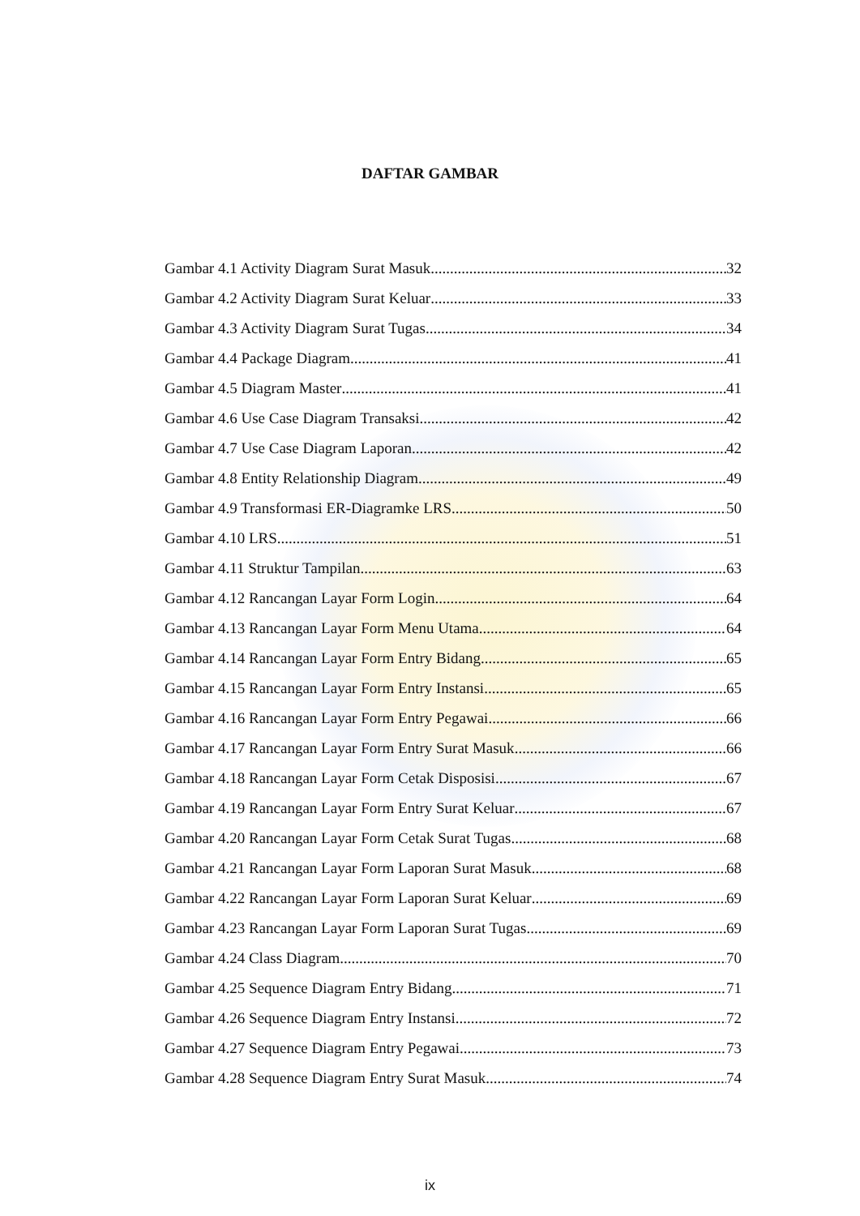DAFTAR GAMBAR
Gambar 4.1 Activity Diagram Surat Masuk 32
Gambar 4.2 Activity Diagram Surat Keluar 33
Gambar 4.3 Activity Diagram Surat Tugas 34
Gambar 4.4 Package Diagram 41
Gambar 4.5 Diagram Master 41
Gambar 4.6 Use Case Diagram Transaksi 42
Gambar 4.7 Use Case Diagram Laporan 42
Gambar 4.8 Entity Relationship Diagram 49
Gambar 4.9 Transformasi ER-Diagramke LRS 50
Gambar 4.10 LRS 51
Gambar 4.11 Struktur Tampilan 63
Gambar 4.12 Rancangan Layar Form Login 64
Gambar 4.13 Rancangan Layar Form Menu Utama 64
Gambar 4.14 Rancangan Layar Form Entry Bidang 65
Gambar 4.15 Rancangan Layar Form Entry Instansi 65
Gambar 4.16 Rancangan Layar Form Entry Pegawai 66
Gambar 4.17 Rancangan Layar Form Entry Surat Masuk 66
Gambar 4.18 Rancangan Layar Form Cetak Disposisi 67
Gambar 4.19 Rancangan Layar Form Entry Surat Keluar 67
Gambar 4.20 Rancangan Layar Form Cetak Surat Tugas 68
Gambar 4.21 Rancangan Layar Form Laporan Surat Masuk 68
Gambar 4.22 Rancangan Layar Form Laporan Surat Keluar 69
Gambar 4.23 Rancangan Layar Form Laporan Surat Tugas 69
Gambar 4.24 Class Diagram 70
Gambar 4.25 Sequence Diagram Entry Bidang 71
Gambar 4.26 Sequence Diagram Entry Instansi 72
Gambar 4.27 Sequence Diagram Entry Pegawai 73
Gambar 4.28 Sequence Diagram Entry Surat Masuk 74
ix